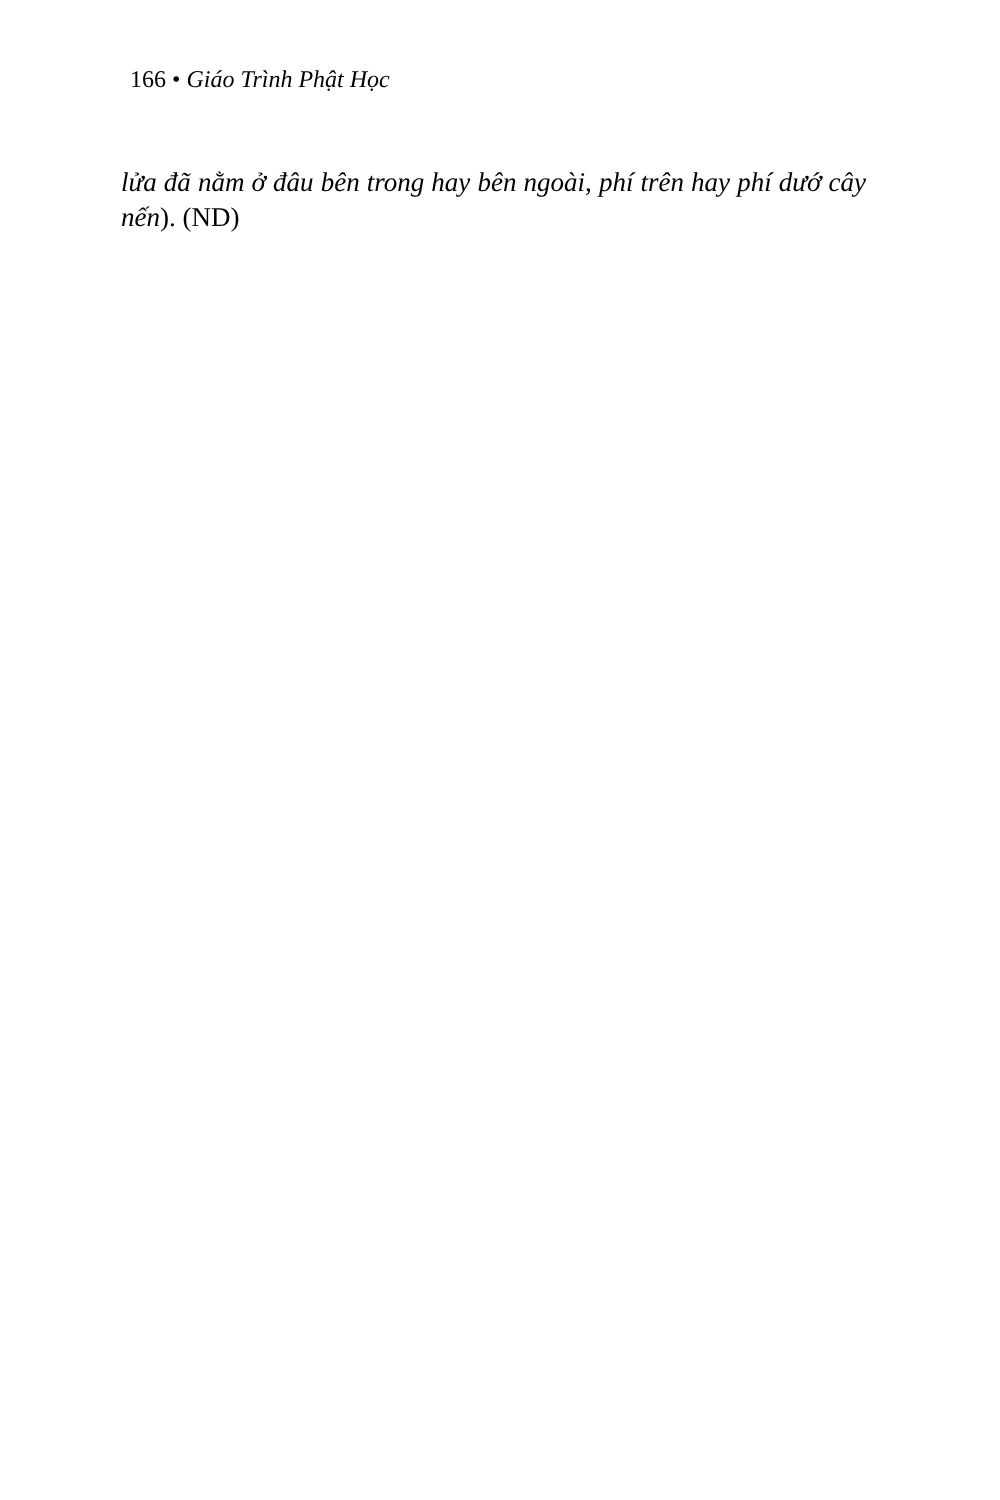166 • Giáo Trình Phật Học
lửa đã nằm ở đâu bên trong hay bên ngoài, phí trên hay phí dướ cây nến). (ND)